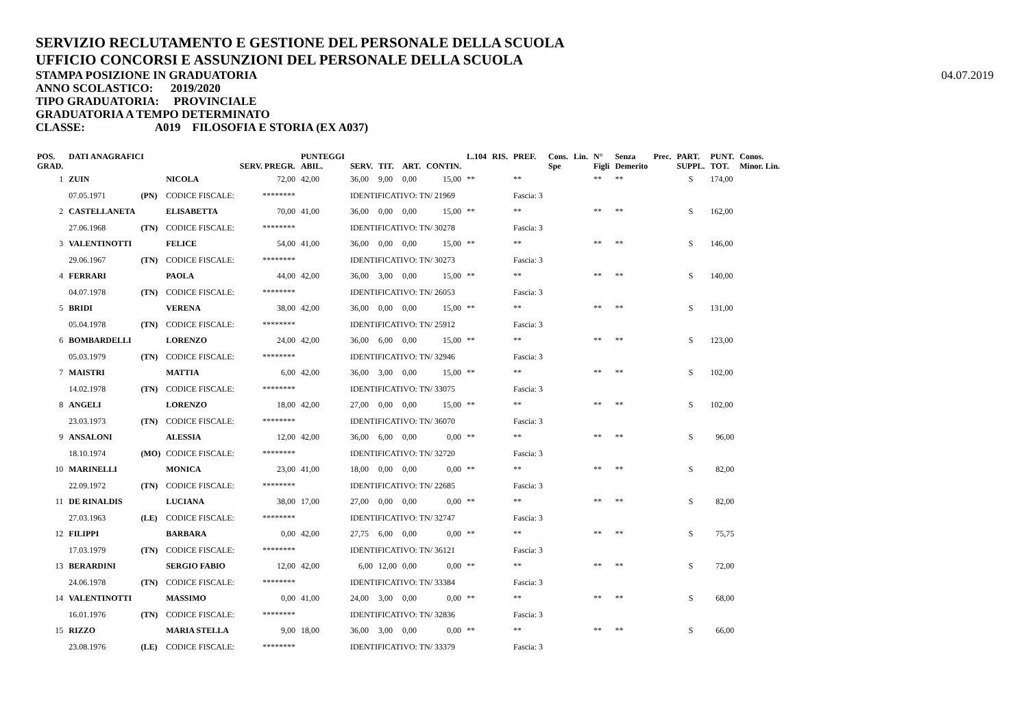SERVIZIO RECLUTAMENTO E GESTIONE DEL PERSONALE DELLA SCUOLA
UFFICIO CONCORSI E ASSUNZIONI DEL PERSONALE DELLA SCUOLA
STAMPA POSIZIONE IN GRADUATORIA
ANNO SCOLASTICO: 2019/2020
TIPO GRADUATORIA: PROVINCIALE
GRADUATORIA A TEMPO DETERMINATO
CLASSE: A019 FILOSOFIA E STORIA (EX A037)
04.07.2019
| POS. GRAD. | DATI ANAGRAFICI | | | SERV. PREGR. | PUNTEGGI ABIL. | SERV. | TIT. | ART. | CONTIN. | L.104 | RIS. | PREF. | Cons. Spe | Lin. | N° Figli | Senza Demerito | Prec. | PART. SUPPL. | PUNT. TOT. | Conos. Minor. Lin. |
| --- | --- | --- | --- | --- | --- | --- | --- | --- | --- | --- | --- | --- | --- | --- | --- | --- | --- | --- | --- | --- |
| 1 | ZUIN | | NICOLA | 72,00 | 42,00 | 36,00 | 9,00 | 0,00 | 15,00 | ** | | ** | | | ** | ** | | S | 174,00 | |
| | 07.05.1971 | (PN) | CODICE FISCALE: | ******** | | IDENTIFICATIVO: TN/ 21969 | | | | | | Fascia: 3 | | | | | | | | |
| 2 | CASTELLANETA | | ELISABETTA | 70,00 | 41,00 | 36,00 | 0,00 | 0,00 | 15,00 | ** | | ** | | | ** | ** | | S | 162,00 | |
| | 27.06.1968 | (TN) | CODICE FISCALE: | ******** | | IDENTIFICATIVO: TN/ 30278 | | | | | | Fascia: 3 | | | | | | | | |
| 3 | VALENTINOTTI | | FELICE | 54,00 | 41,00 | 36,00 | 0,00 | 0,00 | 15,00 | ** | | ** | | | ** | ** | | S | 146,00 | |
| | 29.06.1967 | (TN) | CODICE FISCALE: | ******** | | IDENTIFICATIVO: TN/ 30273 | | | | | | Fascia: 3 | | | | | | | | |
| 4 | FERRARI | | PAOLA | 44,00 | 42,00 | 36,00 | 3,00 | 0,00 | 15,00 | ** | | ** | | | ** | ** | | S | 140,00 | |
| | 04.07.1978 | (TN) | CODICE FISCALE: | ******** | | IDENTIFICATIVO: TN/ 26053 | | | | | | Fascia: 3 | | | | | | | | |
| 5 | BRIDI | | VERENA | 38,00 | 42,00 | 36,00 | 0,00 | 0,00 | 15,00 | ** | | ** | | | ** | ** | | S | 131,00 | |
| | 05.04.1978 | (TN) | CODICE FISCALE: | ******** | | IDENTIFICATIVO: TN/ 25912 | | | | | | Fascia: 3 | | | | | | | | |
| 6 | BOMBARDELLI | | LORENZO | 24,00 | 42,00 | 36,00 | 6,00 | 0,00 | 15,00 | ** | | ** | | | ** | ** | | S | 123,00 | |
| | 05.03.1979 | (TN) | CODICE FISCALE: | ******** | | IDENTIFICATIVO: TN/ 32946 | | | | | | Fascia: 3 | | | | | | | | |
| 7 | MAISTRI | | MATTIA | 6,00 | 42,00 | 36,00 | 3,00 | 0,00 | 15,00 | ** | | ** | | | ** | ** | | S | 102,00 | |
| | 14.02.1978 | (TN) | CODICE FISCALE: | ******** | | IDENTIFICATIVO: TN/ 33075 | | | | | | Fascia: 3 | | | | | | | | |
| 8 | ANGELI | | LORENZO | 18,00 | 42,00 | 27,00 | 0,00 | 0,00 | 15,00 | ** | | ** | | | ** | ** | | S | 102,00 | |
| | 23.03.1973 | (TN) | CODICE FISCALE: | ******** | | IDENTIFICATIVO: TN/ 36070 | | | | | | Fascia: 3 | | | | | | | | |
| 9 | ANSALONI | | ALESSIA | 12,00 | 42,00 | 36,00 | 6,00 | 0,00 | 0,00 | ** | | ** | | | ** | ** | | S | 96,00 | |
| | 18.10.1974 | (MO) | CODICE FISCALE: | ******** | | IDENTIFICATIVO: TN/ 32720 | | | | | | Fascia: 3 | | | | | | | | |
| 10 | MARINELLI | | MONICA | 23,00 | 41,00 | 18,00 | 0,00 | 0,00 | 0,00 | ** | | ** | | | ** | ** | | S | 82,00 | |
| | 22.09.1972 | (TN) | CODICE FISCALE: | ******** | | IDENTIFICATIVO: TN/ 22685 | | | | | | Fascia: 3 | | | | | | | | |
| 11 | DE RINALDIS | | LUCIANA | 38,00 | 17,00 | 27,00 | 0,00 | 0,00 | 0,00 | ** | | ** | | | ** | ** | | S | 82,00 | |
| | 27.03.1963 | (LE) | CODICE FISCALE: | ******** | | IDENTIFICATIVO: TN/ 32747 | | | | | | Fascia: 3 | | | | | | | | |
| 12 | FILIPPI | | BARBARA | 0,00 | 42,00 | 27,75 | 6,00 | 0,00 | 0,00 | ** | | ** | | | ** | ** | | S | 75,75 | |
| | 17.03.1979 | (TN) | CODICE FISCALE: | ******** | | IDENTIFICATIVO: TN/ 36121 | | | | | | Fascia: 3 | | | | | | | | |
| 13 | BERARDINI | | SERGIO FABIO | 12,00 | 42,00 | 6,00 | 12,00 | 0,00 | 0,00 | ** | | ** | | | ** | ** | | S | 72,00 | |
| | 24.06.1978 | (TN) | CODICE FISCALE: | ******** | | IDENTIFICATIVO: TN/ 33384 | | | | | | Fascia: 3 | | | | | | | | |
| 14 | VALENTINOTTI | | MASSIMO | 0,00 | 41,00 | 24,00 | 3,00 | 0,00 | 0,00 | ** | | ** | | | ** | ** | | S | 68,00 | |
| | 16.01.1976 | (TN) | CODICE FISCALE: | ******** | | IDENTIFICATIVO: TN/ 32836 | | | | | | Fascia: 3 | | | | | | | | |
| 15 | RIZZO | | MARIA STELLA | 9,00 | 18,00 | 36,00 | 3,00 | 0,00 | 0,00 | ** | | ** | | | ** | ** | | S | 66,00 | |
| | 23.08.1976 | (LE) | CODICE FISCALE: | ******** | | IDENTIFICATIVO: TN/ 33379 | | | | | | Fascia: 3 | | | | | | | | |